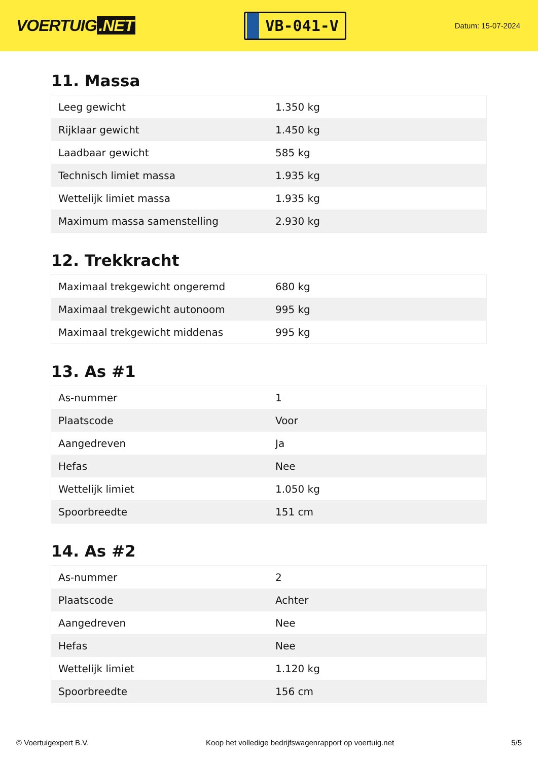VOERTUIG.NET
VB-041-V
Datum: 15-07-2024
11. Massa
| Leeg gewicht | 1.350 kg |
| Rijklaar gewicht | 1.450 kg |
| Laadbaar gewicht | 585 kg |
| Technisch limiet massa | 1.935 kg |
| Wettelijk limiet massa | 1.935 kg |
| Maximum massa samenstelling | 2.930 kg |
12. Trekkracht
| Maximaal trekgewicht ongeremd | 680 kg |
| Maximaal trekgewicht autonoom | 995 kg |
| Maximaal trekgewicht middenas | 995 kg |
13. As #1
| As-nummer | 1 |
| Plaatscode | Voor |
| Aangedreven | Ja |
| Hefas | Nee |
| Wettelijk limiet | 1.050 kg |
| Spoorbreedte | 151 cm |
14. As #2
| As-nummer | 2 |
| Plaatscode | Achter |
| Aangedreven | Nee |
| Hefas | Nee |
| Wettelijk limiet | 1.120 kg |
| Spoorbreedte | 156 cm |
© Voertuigexpert B.V. Koop het volledige bedrijfswagenrapport op voertuig.net 5/5